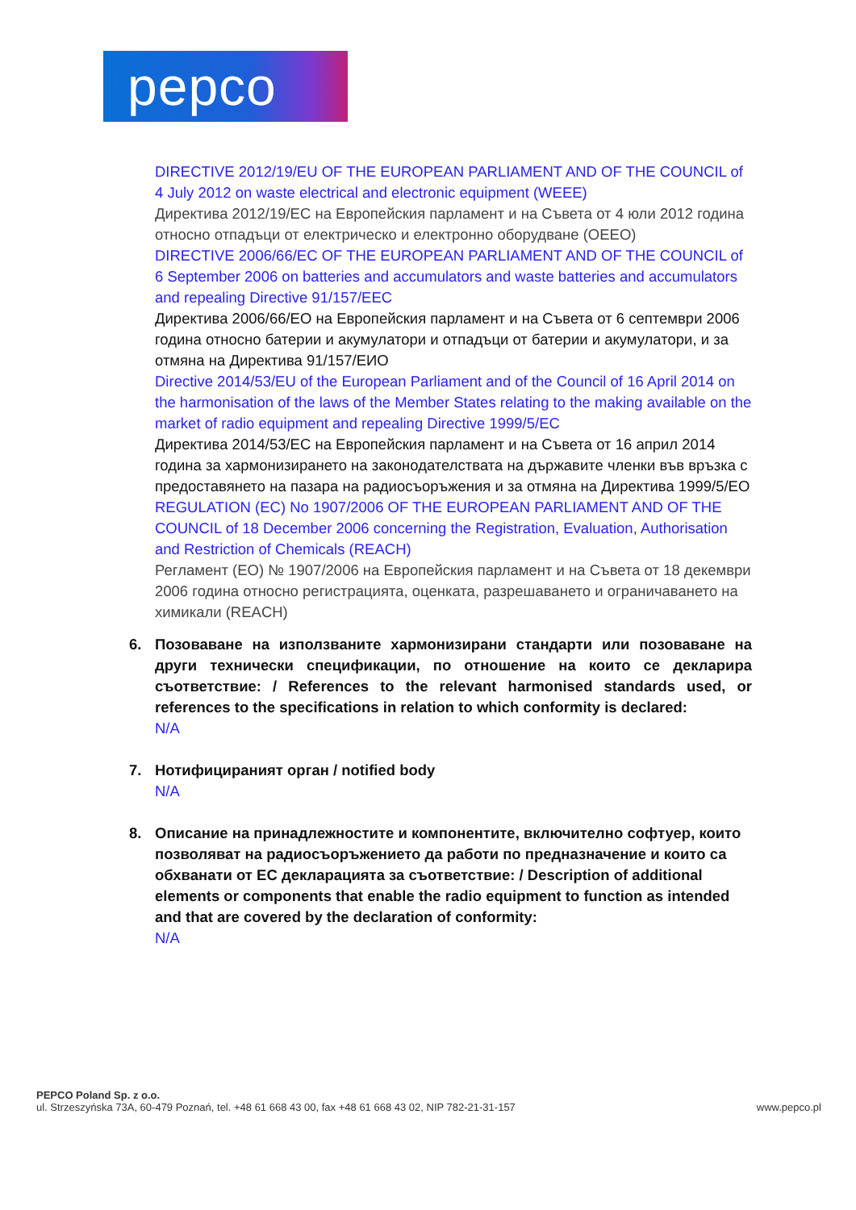pepco
DIRECTIVE 2012/19/EU OF THE EUROPEAN PARLIAMENT AND OF THE COUNCIL of 4 July 2012 on waste electrical and electronic equipment (WEEE)
Директива 2012/19/ЕС на Европейския парламент и на Съвета от 4 юли 2012 година относно отпадъци от електрическо и електронно оборудване (ОЕЕО)
DIRECTIVE 2006/66/EC OF THE EUROPEAN PARLIAMENT AND OF THE COUNCIL of 6 September 2006 on batteries and accumulators and waste batteries and accumulators and repealing Directive 91/157/EEC
Директива 2006/66/ЕО на Европейския парламент и на Съвета от 6 септември 2006 година относно батерии и акумулатори и отпадъци от батерии и акумулатори, и за отмяна на Директива 91/157/ЕИО
Directive 2014/53/EU of the European Parliament and of the Council of 16 April 2014 on the harmonisation of the laws of the Member States relating to the making available on the market of radio equipment and repealing Directive 1999/5/EC
Директива 2014/53/ЕС на Европейския парламент и на Съвета от 16 април 2014 година за хармонизирането на законодателствата на държавите членки във връзка с предоставянето на пазара на радиосъоръжения и за отмяна на Директива 1999/5/ЕО
REGULATION (EC) No 1907/2006 OF THE EUROPEAN PARLIAMENT AND OF THE COUNCIL of 18 December 2006 concerning the Registration, Evaluation, Authorisation and Restriction of Chemicals (REACH)
Регламент (ЕО) № 1907/2006 на Европейския парламент и на Съвета от 18 декември 2006 година относно регистрацията, оценката, разрешаването и ограничаването на химикали (REACH)
6. Позоваване на използваните хармонизирани стандарти или позоваване на други технически спецификации, по отношение на които се декларира съответствие: / References to the relevant harmonised standards used, or references to the specifications in relation to which conformity is declared:
N/A
7. Нотифицираният орган / notified body
N/A
8. Описание на принадлежностите и компонентите, включително софтуер, които позволяват на радиосъоръжението да работи по предназначение и които са обхванати от ЕС декларацията за съответствие: / Description of additional elements or components that enable the radio equipment to function as intended and that are covered by the declaration of conformity:
N/A
PEPCO Poland Sp. z o.o.
ul. Strzeszyńska 73A, 60-479 Poznań, tel. +48 61 668 43 00, fax +48 61 668 43 02, NIP 782-21-31-157 www.pepco.pl